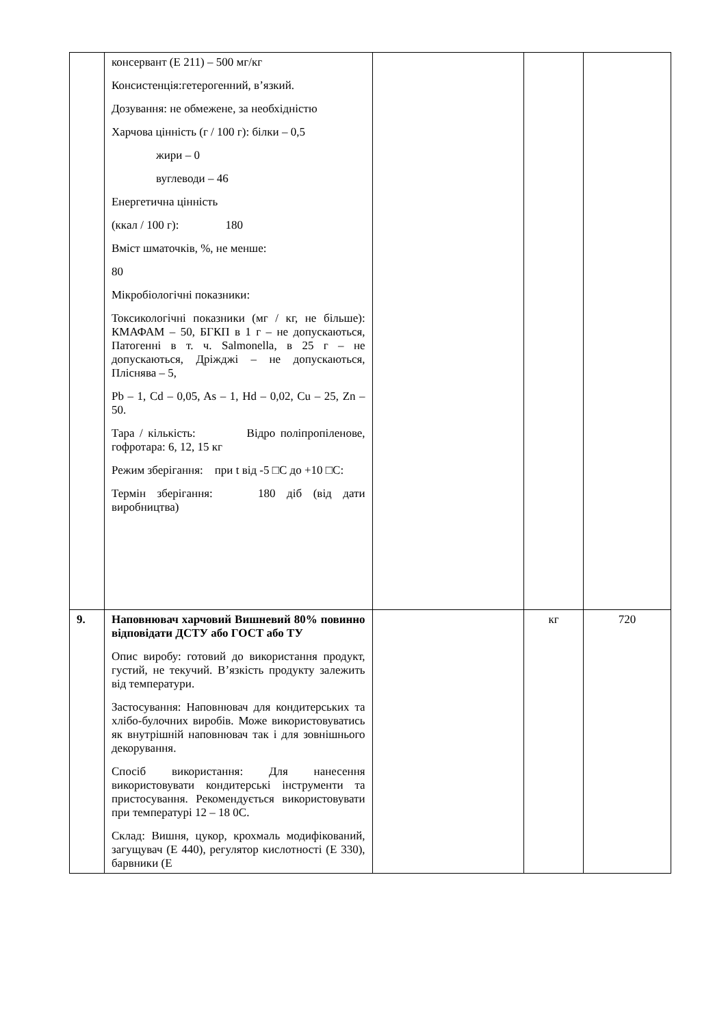| | консервант (Е 211) – 500 мг/кг Консистенція:гетерогенний, в’язкий. Дозування: не обмежене, за необхідністю Харчова цінність (г / 100 г): білки – 0,5 жири – 0 вуглеводи – 46 Енергетична цінність (ккал / 100 г): 180 Вміст шматочків, %, не менше: 80 Мікробіологічні показники: Токсикологічні показники (мг / кг, не більше): КМАФАМ – 50, БГКП в 1 г – не допускаються, Патогенні в т. ч. Salmonella, в 25 г – не допускаються, Дріжджі – не допускаються, Пліснява – 5, Pb – 1, Cd – 0,05, As – 1, Hd – 0,02, Cu – 25, Zn – 50. Тара / кількість: Відро поліпропіленове, гофротара: 6, 12, 15 кг Режим зберігання: при t від -5 □С до +10 □С: Термін зберігання: 180 діб (від дати виробництва) | | | |
| 9. | Наповнювач харчовий Вишневий 80% повинно відповідати ДСТУ або ГОСТ або ТУ Опис виробу: готовий до використання продукт, густий, не текучий. В’язкість продукту залежить від температури. Застосування: Наповнювач для кондитерських та хлібо-булочних виробів. Може використовуватись як внутрішній наповнювач так і для зовнішнього декорування. Спосіб використання: Для нанесення використовувати кондитерські інструменти та пристосування. Рекомендується використовувати при температурі 12 – 18 0С. Склад: Вишня, цукор, крохмаль модифікований, загущувач (Е 440), регулятор кислотності (Е 330), барвники (Е | | кг | 720 |